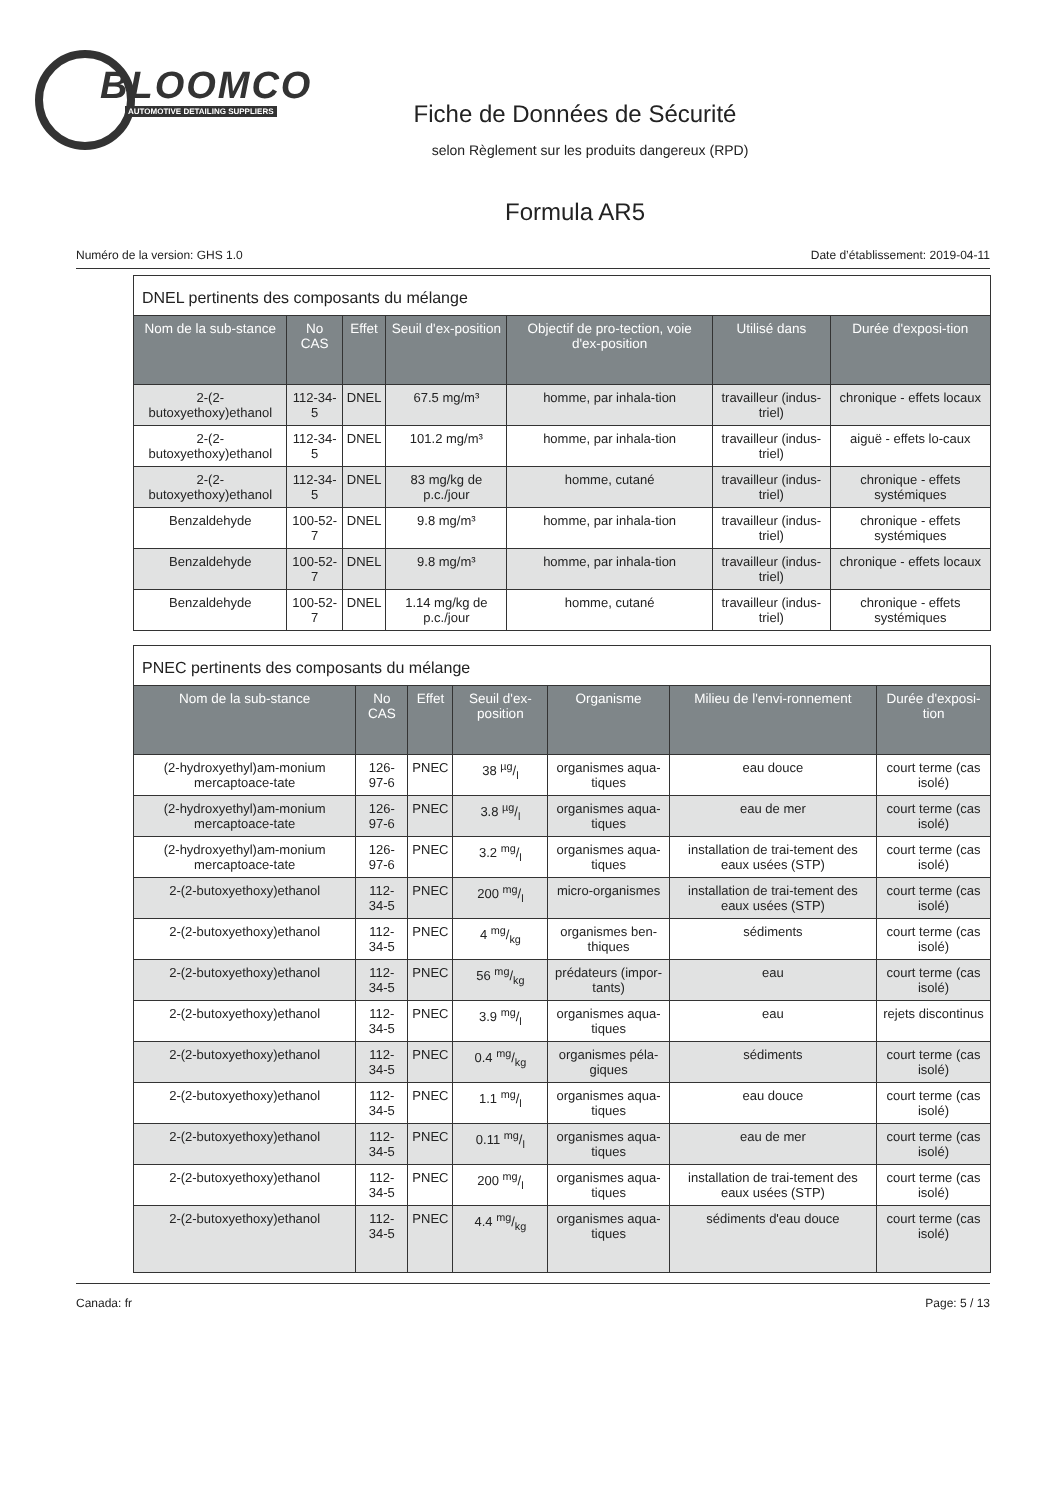BLOOMCO
AUTOMOTIVE DETAILING SUPPLIERS
Fiche de Données de Sécurité
selon Règlement sur les produits dangereux (RPD)
Formula AR5
Numéro de la version: GHS 1.0 Date d’établissement: 2019-04-11
| DNEL pertinents des composants du mélange | | | | | | |
| Nom de la sub-stance | No CAS | Effet | Seuil d'ex-position | Objectif de pro-tection, voie d'ex-position | Utilisé dans | Durée d'exposi-tion |
| 2-(2-butoxyethoxy)ethanol | 112-34-5 | DNEL | 67.5 mg/m³ | homme, par inhala-tion | travailleur (indus-triel) | chronique - effets locaux |
| 2-(2-butoxyethoxy)ethanol | 112-34-5 | DNEL | 101.2 mg/m³ | homme, par inhala-tion | travailleur (indus-triel) | aiguë - effets lo-caux |
| 2-(2-butoxyethoxy)ethanol | 112-34-5 | DNEL | 83 mg/kg de p.c./jour | homme, cutané | travailleur (indus-triel) | chronique - effets systémiques |
| Benzaldehyde | 100-52-7 | DNEL | 9.8 mg/m³ | homme, par inhala-tion | travailleur (indus-triel) | chronique - effets systémiques |
| Benzaldehyde | 100-52-7 | DNEL | 9.8 mg/m³ | homme, par inhala-tion | travailleur (indus-triel) | chronique - effets locaux |
| Benzaldehyde | 100-52-7 | DNEL | 1.14 mg/kg de p.c./jour | homme, cutané | travailleur (indus-triel) | chronique - effets systémiques |
| PNEC pertinents des composants du mélange | | | | | | |
| Nom de la sub-stance | No CAS | Effet | Seuil d'ex-position | Organisme | Milieu de l'envi-ronnement | Durée d'exposi-tion |
| (2-hydroxyethyl)am-monium mercaptoace-tate | 126-97-6 | PNEC | 38 µg/l | organismes aqua-tiques | eau douce | court terme (cas isolé) |
| (2-hydroxyethyl)am-monium mercaptoace-tate | 126-97-6 | PNEC | 3.8 µg/l | organismes aqua-tiques | eau de mer | court terme (cas isolé) |
| (2-hydroxyethyl)am-monium mercaptoace-tate | 126-97-6 | PNEC | 3.2 mg/l | organismes aqua-tiques | installation de trai-tement des eaux usées (STP) | court terme (cas isolé) |
| 2-(2-butoxyethoxy)ethanol | 112-34-5 | PNEC | 200 mg/l | micro-organismes | installation de trai-tement des eaux usées (STP) | court terme (cas isolé) |
| 2-(2-butoxyethoxy)ethanol | 112-34-5 | PNEC | 4 mg/kg | organismes ben-thiques | sédiments | court terme (cas isolé) |
| 2-(2-butoxyethoxy)ethanol | 112-34-5 | PNEC | 56 mg/kg | prédateurs (impor-tants) | eau | court terme (cas isolé) |
| 2-(2-butoxyethoxy)ethanol | 112-34-5 | PNEC | 3.9 mg/l | organismes aqua-tiques | eau | rejets discontinus |
| 2-(2-butoxyethoxy)ethanol | 112-34-5 | PNEC | 0.4 mg/kg | organismes péla-giques | sédiments | court terme (cas isolé) |
| 2-(2-butoxyethoxy)ethanol | 112-34-5 | PNEC | 1.1 mg/l | organismes aqua-tiques | eau douce | court terme (cas isolé) |
| 2-(2-butoxyethoxy)ethanol | 112-34-5 | PNEC | 0.11 mg/l | organismes aqua-tiques | eau de mer | court terme (cas isolé) |
| 2-(2-butoxyethoxy)ethanol | 112-34-5 | PNEC | 200 mg/l | organismes aqua-tiques | installation de trai-tement des eaux usées (STP) | court terme (cas isolé) |
| 2-(2-butoxyethoxy)ethanol | 112-34-5 | PNEC | 4.4 mg/kg | organismes aqua-tiques | sédiments d'eau douce | court terme (cas isolé) |
Canada: fr Page: 5 / 13